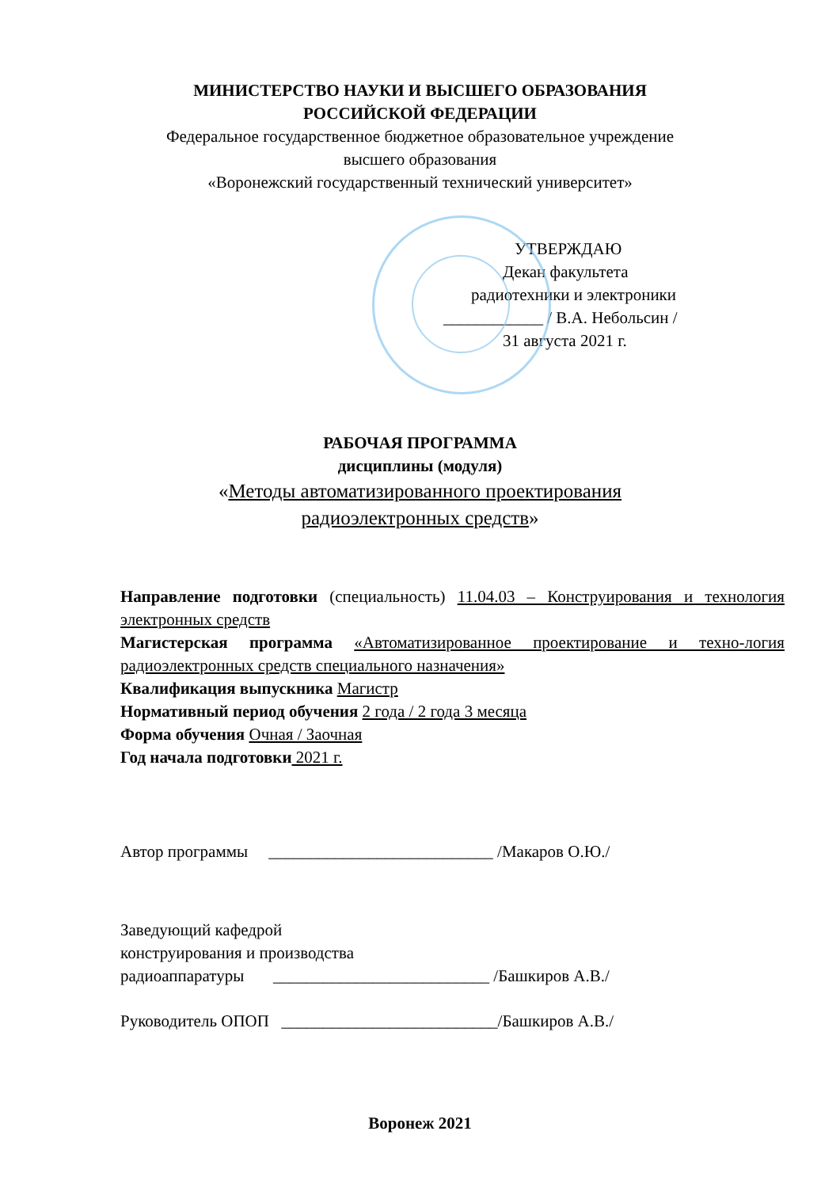МИНИСТЕРСТВО НАУКИ И ВЫСШЕГО ОБРАЗОВАНИЯ
РОССИЙСКОЙ ФЕДЕРАЦИИ
Федеральное государственное бюджетное образовательное учреждение
высшего образования
«Воронежский государственный технический университет»
УТВЕРЖДАЮ
Декан факультета
радиотехники и электроники
____________ / В.А. Небольсин /
31 августа 2021 г.
РАБОЧАЯ ПРОГРАММА
дисциплины (модуля)
«Методы автоматизированного проектирования
радиоэлектронных средств»
Направление подготовки (специальность) 11.04.03 – Конструирования и технология электронных средств
Магистерская программа «Автоматизированное проектирование и техно-логия радиоэлектронных средств специального назначения»
Квалификация выпускника Магистр
Нормативный период обучения 2 года / 2 года 3 месяца
Форма обучения Очная / Заочная
Год начала подготовки 2021 г.
Автор программы ___________________________ /Макаров О.Ю./
Заведующий кафедрой
конструирования и производства
радиоаппаратуры __________________________ /Башкиров А.В./
Руководитель ОПОП __________________________/Башкиров А.В./
Воронеж 2021